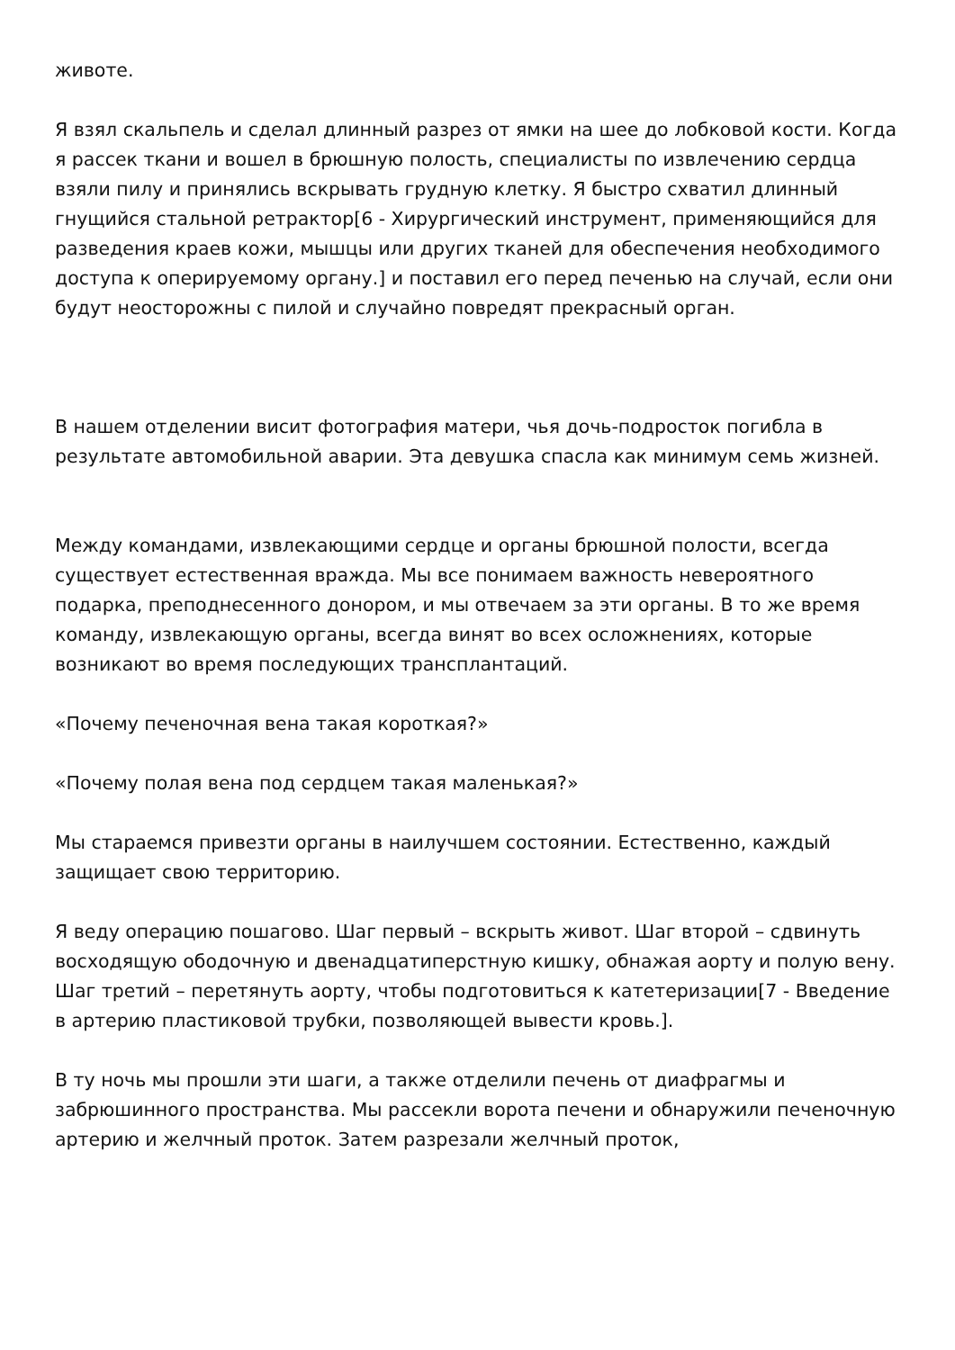животе.
Я взял скальпель и сделал длинный разрез от ямки на шее до лобковой кости. Когда я рассек ткани и вошел в брюшную полость, специалисты по извлечению сердца взяли пилу и принялись вскрывать грудную клетку. Я быстро схватил длинный гнущийся стальной ретрактор[6 - Хирургический инструмент, применяющийся для разведения краев кожи, мышцы или других тканей для обеспечения необходимого доступа к оперируемому органу.] и поставил его перед печенью на случай, если они будут неосторожны с пилой и случайно повредят прекрасный орган.
В нашем отделении висит фотография матери, чья дочь-подросток погибла в результате автомобильной аварии. Эта девушка спасла как минимум семь жизней.
Между командами, извлекающими сердце и органы брюшной полости, всегда существует естественная вражда. Мы все понимаем важность невероятного подарка, преподнесенного донором, и мы отвечаем за эти органы. В то же время команду, извлекающую органы, всегда винят во всех осложнениях, которые возникают во время последующих трансплантаций.
«Почему печеночная вена такая короткая?»
«Почему полая вена под сердцем такая маленькая?»
Мы стараемся привезти органы в наилучшем состоянии. Естественно, каждый защищает свою территорию.
Я веду операцию пошагово. Шаг первый – вскрыть живот. Шаг второй – сдвинуть восходящую ободочную и двенадцатиперстную кишку, обнажая аорту и полую вену. Шаг третий – перетянуть аорту, чтобы подготовиться к катетеризации[7 - Введение в артерию пластиковой трубки, позволяющей вывести кровь.].
В ту ночь мы прошли эти шаги, а также отделили печень от диафрагмы и забрюшинного пространства. Мы рассекли ворота печени и обнаружили печеночную артерию и желчный проток. Затем разрезали желчный проток,